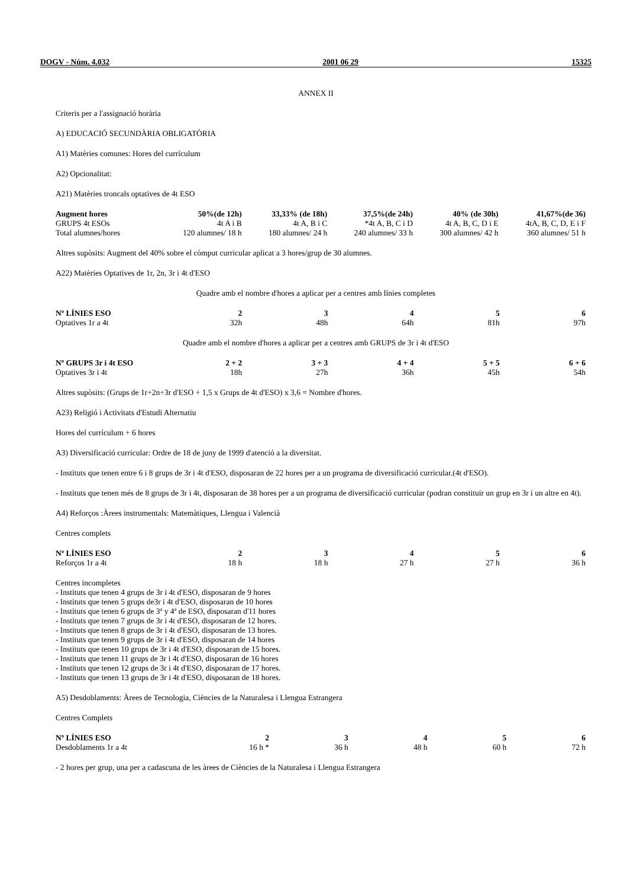DOGV - Núm. 4.032 2001 06 29 15325
ANNEX II
Criteris per a l'assignació horària
A) EDUCACIÓ SECUNDÀRIA OBLIGATÒRIA
A1) Matèries comunes: Hores del currículum
A2) Opcionalitat:
A21) Matèries troncals optatives de 4t ESO
| Augment hores | 50%(de 12h) | 33,33% (de 18h) | 37,5%(de 24h) | 40% (de 30h) | 41,67%(de 36) |
| --- | --- | --- | --- | --- | --- |
| GRUPS 4t ESOs | 4t A i B | 4t A, B i C | *4t A, B, C i D | 4t A, B, C, D i E | 4tA, B, C, D, E i F |
| Total alumnes/hores | 120 alumnes/ 18 h | 180 alumnes/ 24 h | 240 alumnes/ 33 h | 300 alumnes/ 42 h | 360 alumnes/ 51 h |
Altres supòsits: Augment del 40% sobre el còmput curricular aplicat a 3 hores/grup de 30 alumnes.
A22) Matèries Optatives de 1r, 2n, 3r i 4t d'ESO
Quadre amb el nombre d'hores a aplicar per a centres amb línies completes
| Nº LÍNIES ESO | 2 | 3 | 4 | 5 | 6 |
| --- | --- | --- | --- | --- | --- |
| Optatives 1r a 4t | 32h | 48h | 64h | 81h | 97h |
Quadre amb el nombre d'hores a aplicar per a centres amb GRUPS de 3r i 4t d'ESO
| Nº GRUPS 3r i 4t ESO | 2 + 2 | 3 + 3 | 4 + 4 | 5 + 5 | 6 + 6 |
| --- | --- | --- | --- | --- | --- |
| Optatives 3r i 4t | 18h | 27h | 36h | 45h | 54h |
Altres supòsits: (Grups de 1r+2n+3r d'ESO + 1,5 x Grups de 4t d'ESO) x 3,6 = Nombre d'hores.
A23) Religió i Activitats d'Estudi Alternatiu
Hores del currículum + 6 hores
A3) Diversificació curricular: Ordre de 18 de juny de 1999 d'atenció a la diversitat.
- Instituts que tenen entre 6 i 8 grups de 3r i 4t d'ESO, disposaran de 22 hores per a un programa de diversificació curricular.(4t d'ESO).
- Instituts que tenen més de 8 grups de 3r i 4t, disposaran de 38 hores per a un programa de diversificació curricular (podran constituir un grup en 3r i un altre en 4t).
A4) Reforços :Àrees instrumentals: Matemàtiques, Llengua i Valencià
Centres complets
| Nº LÍNIES ESO | 2 | 3 | 4 | 5 | 6 |
| --- | --- | --- | --- | --- | --- |
| Reforços 1r a 4t | 18 h | 18 h | 27 h | 27 h | 36 h |
Centres incompletes
- Instituts que tenen 4 grups de 3r i 4t d'ESO, disposaran de 9 hores
- Instituts que tenen 5 grups de3r i 4t d'ESO, disposaran de 10 hores
- Instituts que tenen 6 grups de 3ª y 4ª de ESO, disposaran d'11 hores
- Instituts que tenen 7 grups de 3r i 4t d'ESO, disposaran de 12 hores.
- Instituts que tenen 8 grups de 3r i 4t d'ESO, disposaran de 13 hores.
- Instituts que tenen 9 grups de 3r i 4t d'ESO, disposaran de 14 hores
- Instituts que tenen 10 grups de 3r i 4t d'ESO, disposaran de 15 hores.
- Instituts que tenen 11 grups de 3r i 4t d'ESO, disposaran de 16 hores
- Instituts que tenen 12 grups de 3r i 4t d'ESO, disposaran de 17 hores.
- Instituts que tenen 13 grups de 3r i 4t d'ESO, disposaran de 18 hores.
A5) Desdoblaments: Àrees de Tecnologia, Ciències de la Naturalesa i Llengua Estrangera
Centres Complets
| Nº LÍNIES ESO | 2 | 3 | 4 | 5 | 6 |
| --- | --- | --- | --- | --- | --- |
| Desdoblaments 1r a 4t | 16 h * | 36 h | 48 h | 60 h | 72 h |
- 2 hores per grup, una per a cadascuna de les àrees de Ciències de la Naturalesa i Llengua Estrangera